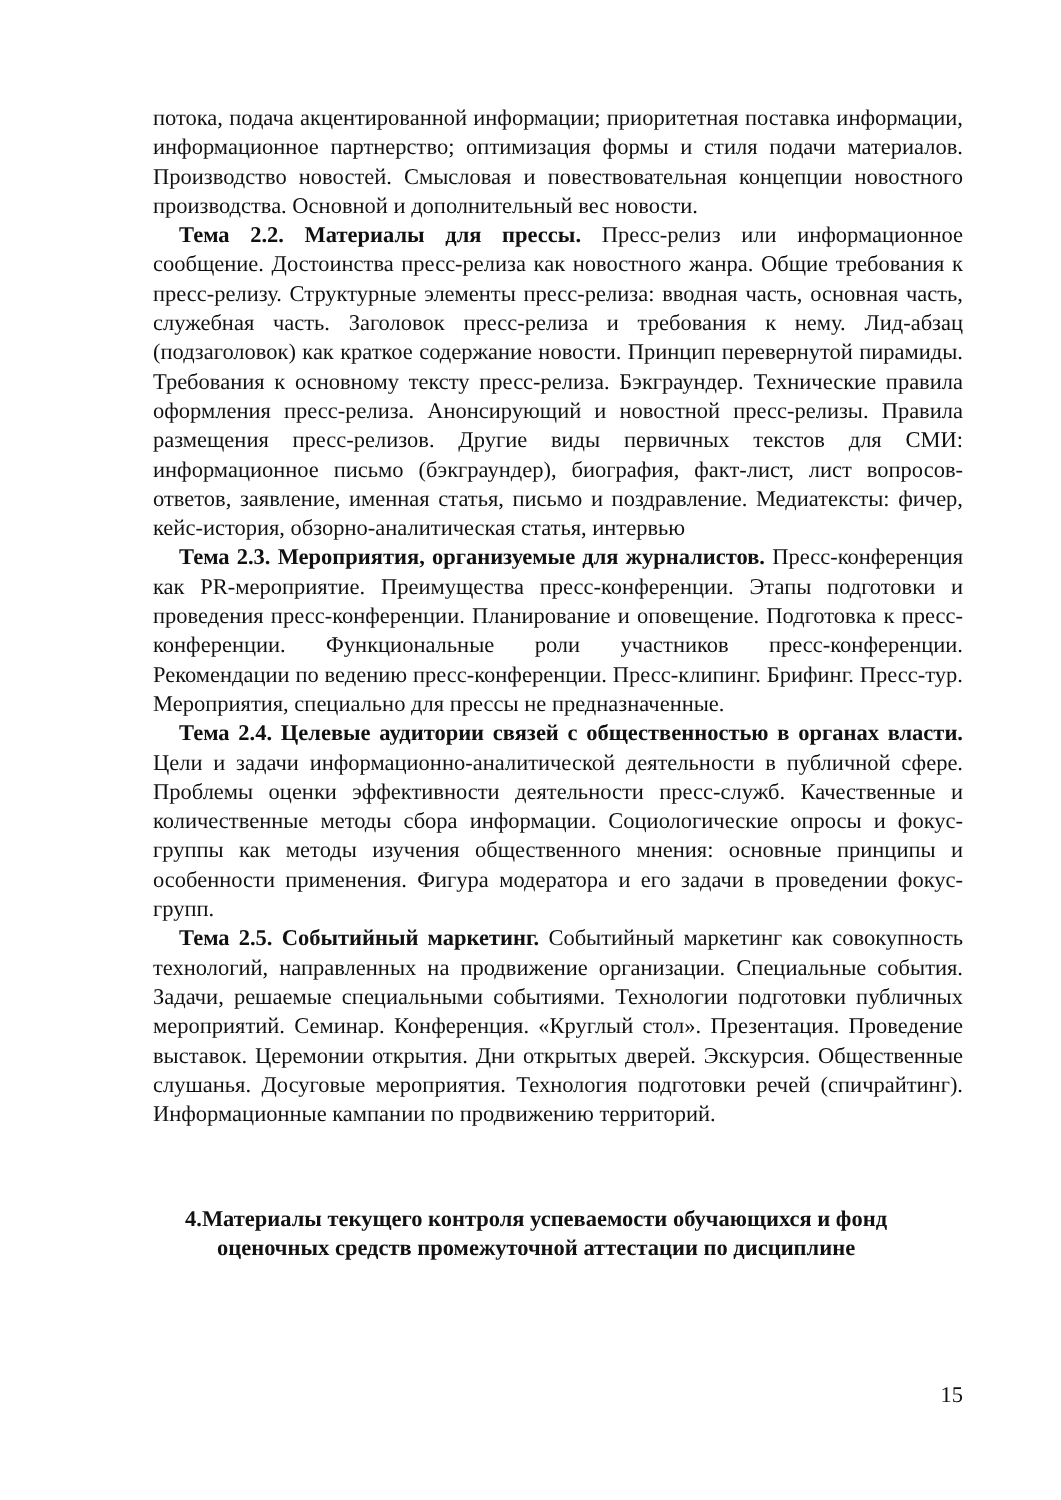потока, подача акцентированной информации; приоритетная поставка информации, информационное партнерство; оптимизация формы и стиля подачи материалов. Производство новостей. Смысловая и повествовательная концепции новостного производства. Основной и дополнительный вес новости.
Тема 2.2. Материалы для прессы. Пресс-релиз или информационное сообщение. Достоинства пресс-релиза как новостного жанра. Общие требования к пресс-релизу. Структурные элементы пресс-релиза: вводная часть, основная часть, служебная часть. Заголовок пресс-релиза и требования к нему. Лид-абзац (подзаголовок) как краткое содержание новости. Принцип перевернутой пирамиды. Требования к основному тексту пресс-релиза. Бэкграундер. Технические правила оформления пресс-релиза. Анонсирующий и новостной пресс-релизы. Правила размещения пресс-релизов. Другие виды первичных текстов для СМИ: информационное письмо (бэкграундер), биография, факт-лист, лист вопросов-ответов, заявление, именная статья, письмо и поздравление. Медиатексты: фичер, кейс-история, обзорно-аналитическая статья, интервью
Тема 2.3. Мероприятия, организуемые для журналистов. Пресс-конференция как PR-мероприятие. Преимущества пресс-конференции. Этапы подготовки и проведения пресс-конференции. Планирование и оповещение. Подготовка к пресс-конференции. Функциональные роли участников пресс-конференции. Рекомендации по ведению пресс-конференции. Пресс-клипинг. Брифинг. Пресс-тур. Мероприятия, специально для прессы не предназначенные.
Тема 2.4. Целевые аудитории связей с общественностью в органах власти. Цели и задачи информационно-аналитической деятельности в публичной сфере. Проблемы оценки эффективности деятельности пресс-служб. Качественные и количественные методы сбора информации. Социологические опросы и фокус-группы как методы изучения общественного мнения: основные принципы и особенности применения. Фигура модератора и его задачи в проведении фокус-групп.
Тема 2.5. Событийный маркетинг. Событийный маркетинг как совокупность технологий, направленных на продвижение организации. Специальные события. Задачи, решаемые специальными событиями. Технологии подготовки публичных мероприятий. Семинар. Конференция. «Круглый стол». Презентация. Проведение выставок. Церемонии открытия. Дни открытых дверей. Экскурсия. Общественные слушанья. Досуговые мероприятия. Технология подготовки речей (спичрайтинг). Информационные кампании по продвижению территорий.
4.Материалы текущего контроля успеваемости обучающихся и фонд
оценочных средств промежуточной аттестации по дисциплине
15